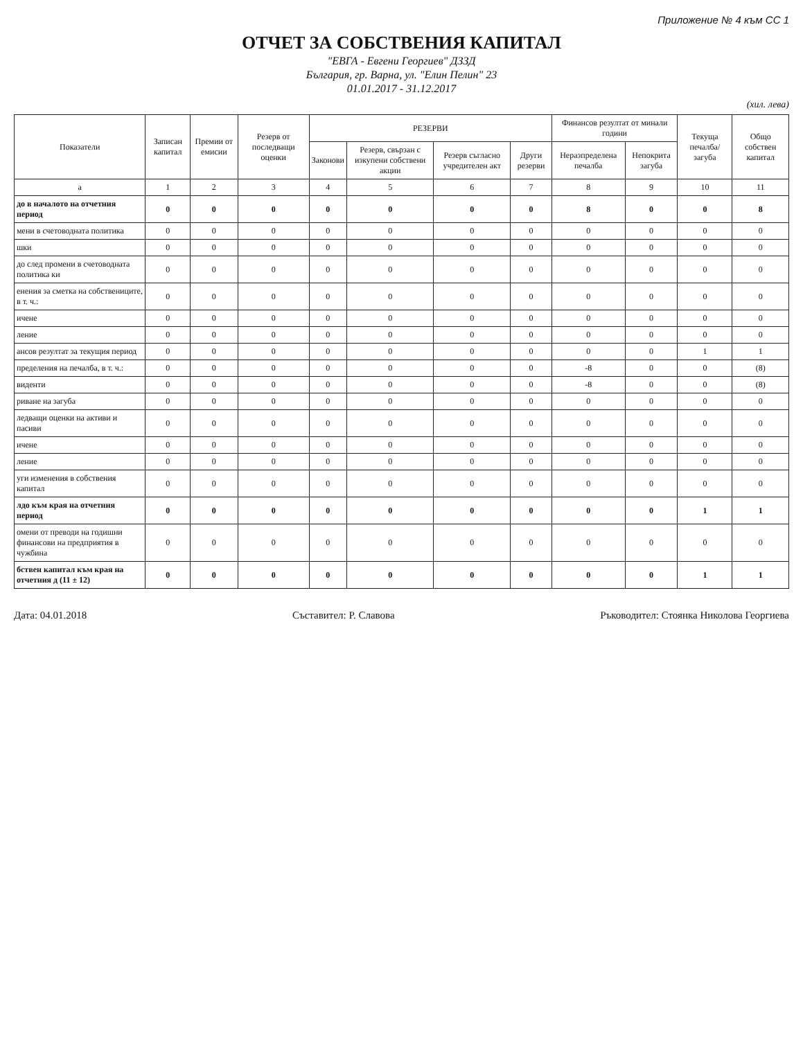Приложение № 4 към СС 1
ОТЧЕТ ЗА СОБСТВЕНИЯ КАПИТАЛ
"ЕВГА - Евгени Георгиев" ДЗЗД
България, гр. Варна, ул. "Елин Пелин" 23
01.01.2017 - 31.12.2017
(хил. лева)
| Показатели | Записан капитал | Премии от емисии | Резерв от последващи оценки | РЕЗЕРВИ | | | | Финансов резултат от минали години | | Текуща печалба/загуба | Общо собствен капитал |
| --- | --- | --- | --- | --- | --- | --- | --- | --- | --- | --- | --- |
| | | | | Законови | Резерв, свързан с изкупени собствени акции | Резерв съгласно учредителен акт | Други резерви | Неразпределена печалба | Непокрита загуба | | |
| а | 1 | 2 | 3 | 4 | 5 | 6 | 7 | 8 | 9 | 10 | 11 |
| до в началото на отчетния период | 0 | 0 | 0 | 0 | 0 | 0 | 0 | 8 | 0 | 0 | 8 |
| мени в счетоводната политика | 0 | 0 | 0 | 0 | 0 | 0 | 0 | 0 | 0 | 0 | 0 |
| шки | 0 | 0 | 0 | 0 | 0 | 0 | 0 | 0 | 0 | 0 | 0 |
| до след промени в счетоводната политика ки | 0 | 0 | 0 | 0 | 0 | 0 | 0 | 0 | 0 | 0 | 0 |
| енения за сметка на собствениците, в т. ч.: | 0 | 0 | 0 | 0 | 0 | 0 | 0 | 0 | 0 | 0 | 0 |
| ичене | 0 | 0 | 0 | 0 | 0 | 0 | 0 | 0 | 0 | 0 | 0 |
| ление | 0 | 0 | 0 | 0 | 0 | 0 | 0 | 0 | 0 | 0 | 0 |
| ансов резултат за текущия период | 0 | 0 | 0 | 0 | 0 | 0 | 0 | 0 | 0 | 1 | 1 |
| пределения на печалба, в т. ч.: | 0 | 0 | 0 | 0 | 0 | 0 | 0 | -8 | 0 | 0 | (8) |
| виденти | 0 | 0 | 0 | 0 | 0 | 0 | 0 | -8 | 0 | 0 | (8) |
| риване на загуба | 0 | 0 | 0 | 0 | 0 | 0 | 0 | 0 | 0 | 0 | 0 |
| ледващи оценки на активи и пасиви | 0 | 0 | 0 | 0 | 0 | 0 | 0 | 0 | 0 | 0 | 0 |
| ичене | 0 | 0 | 0 | 0 | 0 | 0 | 0 | 0 | 0 | 0 | 0 |
| ление | 0 | 0 | 0 | 0 | 0 | 0 | 0 | 0 | 0 | 0 | 0 |
| уги изменения в собствения капитал | 0 | 0 | 0 | 0 | 0 | 0 | 0 | 0 | 0 | 0 | 0 |
| лдо към края на отчетния период | 0 | 0 | 0 | 0 | 0 | 0 | 0 | 0 | 0 | 1 | 1 |
| омени от преводи на годишни финансови на предприятия в чужбина | 0 | 0 | 0 | 0 | 0 | 0 | 0 | 0 | 0 | 0 | 0 |
| бствен капитал към края на отчетния д (11 ± 12) | 0 | 0 | 0 | 0 | 0 | 0 | 0 | 0 | 0 | 1 | 1 |
Дата: 04.01.2018 Съставител: Р. Славова Ръководител: Стоянка Николова Георгиева